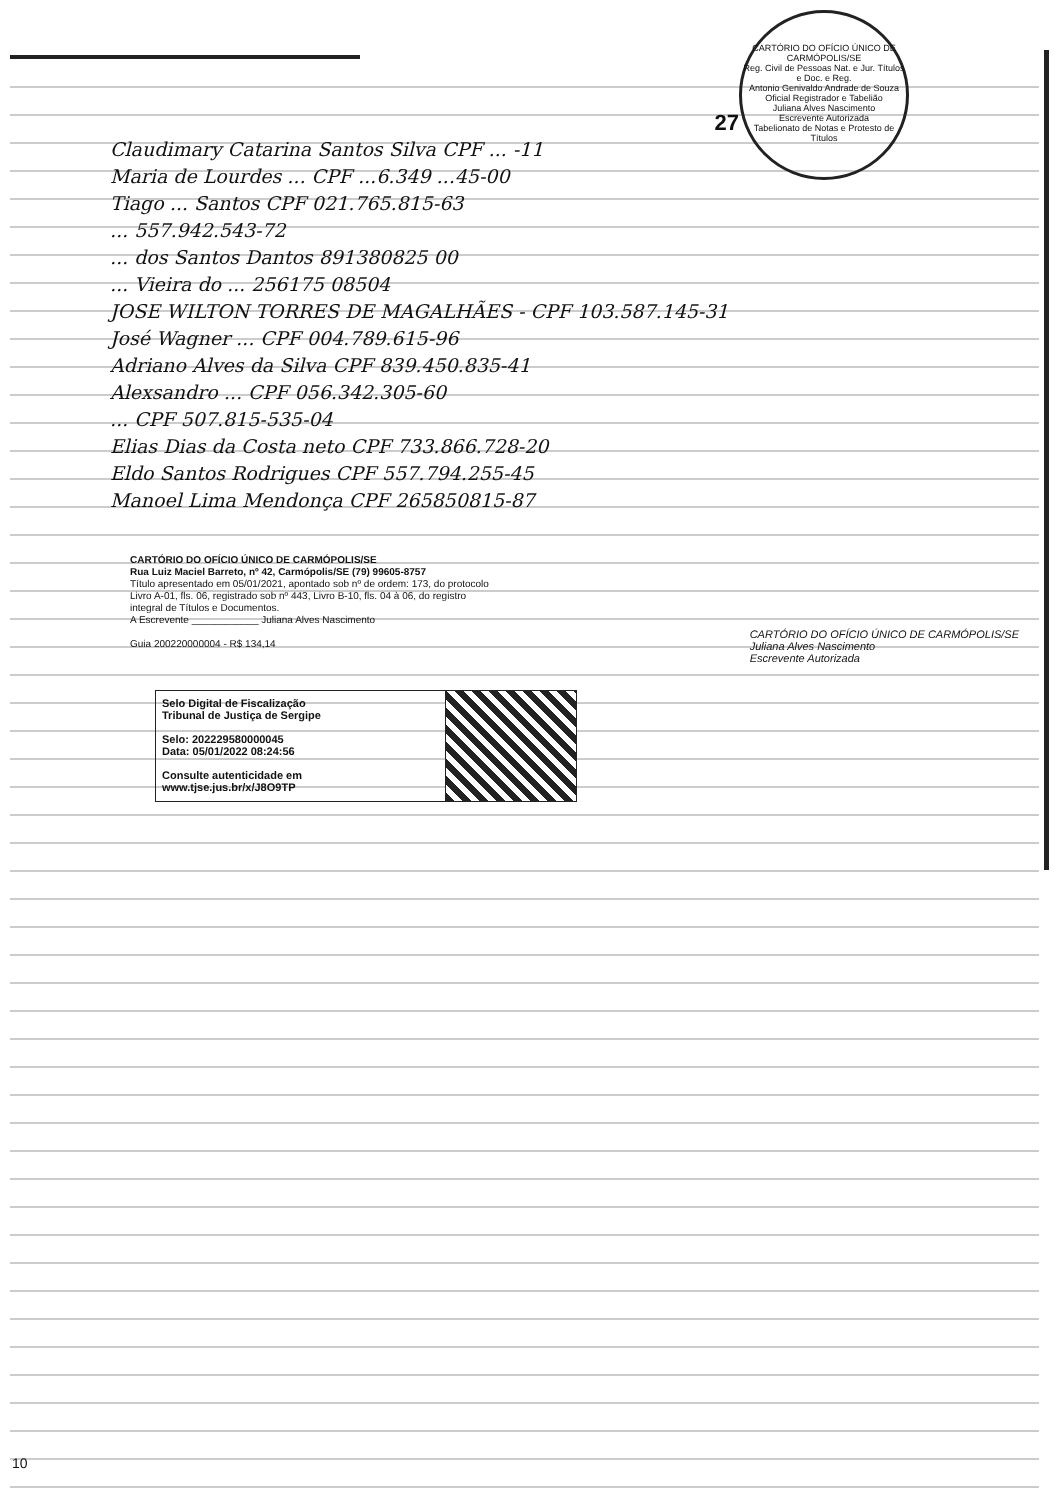CARTÓRIO DO OFÍCIO ÚNICO DE CARMÓPOLIS/SE
Reg. Civil de Pessoas Nat. e Jur. Títulos e Doc. e Reg.
Antonio Genivaldo Andrade de Souza
Oficial Registrador e Tabelião
Juliana Alves Nascimento
Escrevente Autorizada
Tabelionato de Notas e Protesto de Títulos
27
Claudimary Catarina Santos Silva CPF ... -11
Maria de Lourdes ... CPF ...6.349 ...45-00
Tiago ... Santos CPF 021.765.815-63
... 557.942.543-72
... dos Santos Dantos 891380825 00
... Vieira do ... 256175 08504
JOSE WILTON TORRES DE MAGALHÃES - CPF 103.587.145-31
José Wagner ... CPF 004.789.615-96
Adriano Alves da Silva CPF 839.450.835-41
Alexsandro ... CPF 056.342.305-60
... CPF 507.815-535-04
Elias Dias da Costa neto CPF 733.866.728-20
Eldo Santos Rodrigues CPF 557.794.255-45
Manoel Lima Mendonça CPF 265850815-87
CARTÓRIO DO OFÍCIO ÚNICO DE CARMÓPOLIS/SE
Rua Luiz Maciel Barreto, nº 42, Carmópolis/SE (79) 99605-8757
Título apresentado em 05/01/2021, apontado sob nº de ordem: 173, do protocolo
Livro A-01, fls. 06, registrado sob nº 443, Livro B-10, fls. 04 à 06, do registro
integral de Títulos e Documentos.
A Escrevente ____________ Juliana Alves Nascimento
Guia 200220000004 - R$ 134,14
CARTÓRIO DO OFÍCIO ÚNICO DE CARMÓPOLIS/SE
Juliana Alves Nascimento
Escrevente Autorizada
Selo Digital de Fiscalização
Tribunal de Justiça de Sergipe
Selo: 202229580000045
Data: 05/01/2022 08:24:56
Consulte autenticidade em
www.tjse.jus.br/x/J8O9TP
10